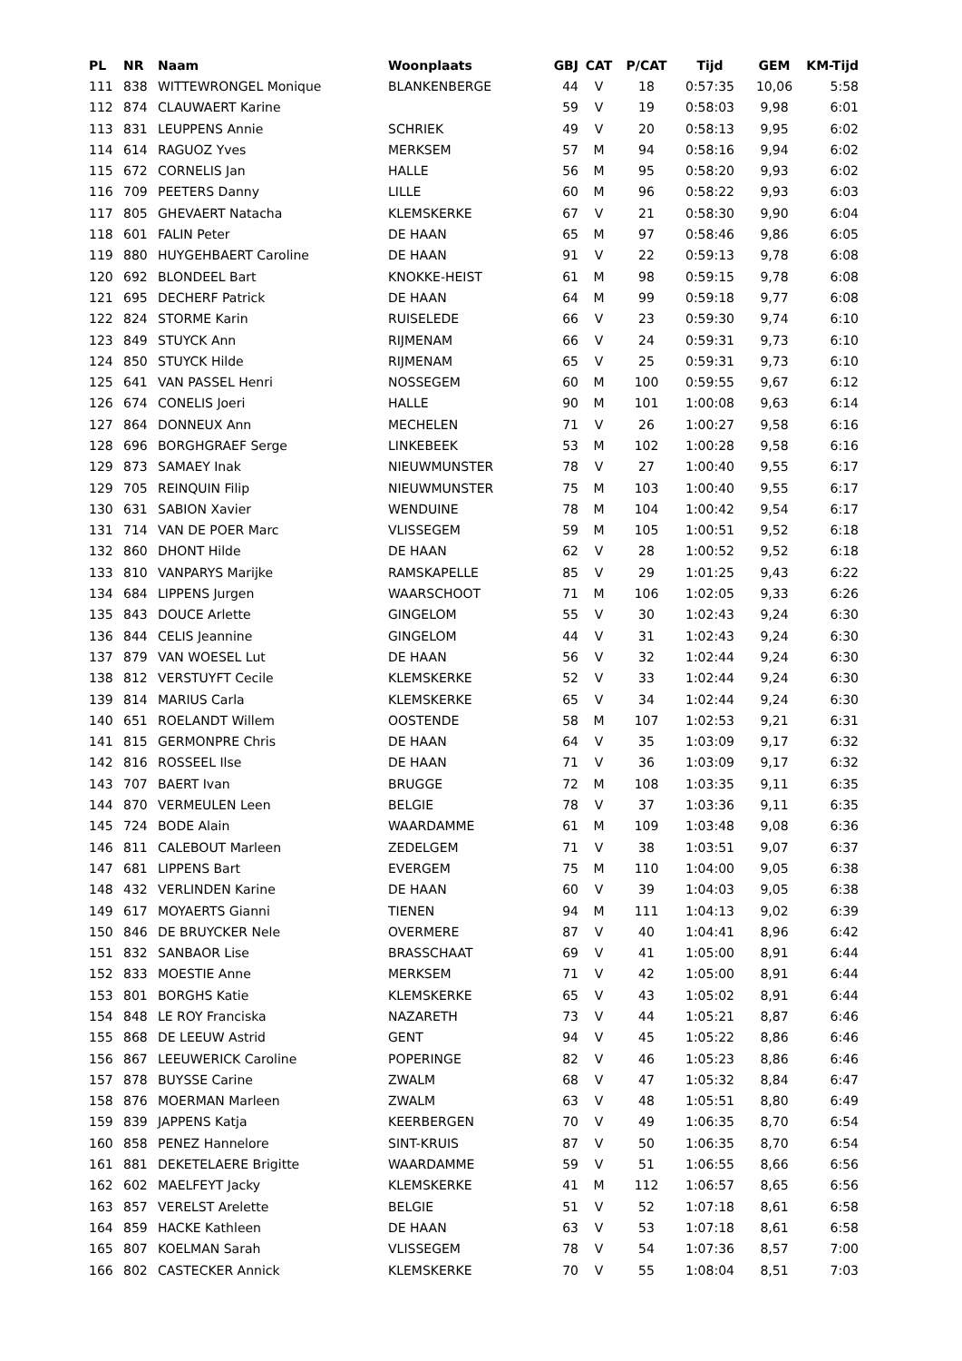| PL | NR | Naam | Woonplaats | GBJ | CAT | P/CAT | Tijd | GEM | KM-Tijd |
| --- | --- | --- | --- | --- | --- | --- | --- | --- | --- |
| 111 | 838 | WITTEWRONGEL Monique | BLANKENBERGE | 44 | V | 18 | 0:57:35 | 10,06 | 5:58 |
| 112 | 874 | CLAUWAERT Karine | | 59 | V | 19 | 0:58:03 | 9,98 | 6:01 |
| 113 | 831 | LEUPPENS Annie | SCHRIEK | 49 | V | 20 | 0:58:13 | 9,95 | 6:02 |
| 114 | 614 | RAGUOZ Yves | MERKSEM | 57 | M | 94 | 0:58:16 | 9,94 | 6:02 |
| 115 | 672 | CORNELIS Jan | HALLE | 56 | M | 95 | 0:58:20 | 9,93 | 6:02 |
| 116 | 709 | PEETERS Danny | LILLE | 60 | M | 96 | 0:58:22 | 9,93 | 6:03 |
| 117 | 805 | GHEVAERT Natacha | KLEMSKERKE | 67 | V | 21 | 0:58:30 | 9,90 | 6:04 |
| 118 | 601 | FALIN Peter | DE HAAN | 65 | M | 97 | 0:58:46 | 9,86 | 6:05 |
| 119 | 880 | HUYGEHBAERT Caroline | DE HAAN | 91 | V | 22 | 0:59:13 | 9,78 | 6:08 |
| 120 | 692 | BLONDEEL Bart | KNOKKE-HEIST | 61 | M | 98 | 0:59:15 | 9,78 | 6:08 |
| 121 | 695 | DECHERF Patrick | DE HAAN | 64 | M | 99 | 0:59:18 | 9,77 | 6:08 |
| 122 | 824 | STORME Karin | RUISELEDE | 66 | V | 23 | 0:59:30 | 9,74 | 6:10 |
| 123 | 849 | STUYCK Ann | RIJMENAM | 66 | V | 24 | 0:59:31 | 9,73 | 6:10 |
| 124 | 850 | STUYCK Hilde | RIJMENAM | 65 | V | 25 | 0:59:31 | 9,73 | 6:10 |
| 125 | 641 | VAN PASSEL Henri | NOSSEGEM | 60 | M | 100 | 0:59:55 | 9,67 | 6:12 |
| 126 | 674 | CONELIS Joeri | HALLE | 90 | M | 101 | 1:00:08 | 9,63 | 6:14 |
| 127 | 864 | DONNEUX Ann | MECHELEN | 71 | V | 26 | 1:00:27 | 9,58 | 6:16 |
| 128 | 696 | BORGHGRAEF Serge | LINKEBEEK | 53 | M | 102 | 1:00:28 | 9,58 | 6:16 |
| 129 | 873 | SAMAEY Inak | NIEUWMUNSTER | 78 | V | 27 | 1:00:40 | 9,55 | 6:17 |
| 129 | 705 | REINQUIN Filip | NIEUWMUNSTER | 75 | M | 103 | 1:00:40 | 9,55 | 6:17 |
| 130 | 631 | SABION Xavier | WENDUINE | 78 | M | 104 | 1:00:42 | 9,54 | 6:17 |
| 131 | 714 | VAN DE POER Marc | VLISSEGEM | 59 | M | 105 | 1:00:51 | 9,52 | 6:18 |
| 132 | 860 | DHONT Hilde | DE HAAN | 62 | V | 28 | 1:00:52 | 9,52 | 6:18 |
| 133 | 810 | VANPARYS Marijke | RAMSKAPELLE | 85 | V | 29 | 1:01:25 | 9,43 | 6:22 |
| 134 | 684 | LIPPENS Jurgen | WAARSCHOOT | 71 | M | 106 | 1:02:05 | 9,33 | 6:26 |
| 135 | 843 | DOUCE Arlette | GINGELOM | 55 | V | 30 | 1:02:43 | 9,24 | 6:30 |
| 136 | 844 | CELIS Jeannine | GINGELOM | 44 | V | 31 | 1:02:43 | 9,24 | 6:30 |
| 137 | 879 | VAN WOESEL Lut | DE HAAN | 56 | V | 32 | 1:02:44 | 9,24 | 6:30 |
| 138 | 812 | VERSTUYFT Cecile | KLEMSKERKE | 52 | V | 33 | 1:02:44 | 9,24 | 6:30 |
| 139 | 814 | MARIUS Carla | KLEMSKERKE | 65 | V | 34 | 1:02:44 | 9,24 | 6:30 |
| 140 | 651 | ROELANDT Willem | OOSTENDE | 58 | M | 107 | 1:02:53 | 9,21 | 6:31 |
| 141 | 815 | GERMONPRE Chris | DE HAAN | 64 | V | 35 | 1:03:09 | 9,17 | 6:32 |
| 142 | 816 | ROSSEEL Ilse | DE HAAN | 71 | V | 36 | 1:03:09 | 9,17 | 6:32 |
| 143 | 707 | BAERT Ivan | BRUGGE | 72 | M | 108 | 1:03:35 | 9,11 | 6:35 |
| 144 | 870 | VERMEULEN Leen | BELGIE | 78 | V | 37 | 1:03:36 | 9,11 | 6:35 |
| 145 | 724 | BODE Alain | WAARDAMME | 61 | M | 109 | 1:03:48 | 9,08 | 6:36 |
| 146 | 811 | CALEBOUT Marleen | ZEDELGEM | 71 | V | 38 | 1:03:51 | 9,07 | 6:37 |
| 147 | 681 | LIPPENS Bart | EVERGEM | 75 | M | 110 | 1:04:00 | 9,05 | 6:38 |
| 148 | 432 | VERLINDEN Karine | DE HAAN | 60 | V | 39 | 1:04:03 | 9,05 | 6:38 |
| 149 | 617 | MOYAERTS Gianni | TIENEN | 94 | M | 111 | 1:04:13 | 9,02 | 6:39 |
| 150 | 846 | DE BRUYCKER Nele | OVERMERE | 87 | V | 40 | 1:04:41 | 8,96 | 6:42 |
| 151 | 832 | SANBAOR Lise | BRASSCHAAT | 69 | V | 41 | 1:05:00 | 8,91 | 6:44 |
| 152 | 833 | MOESTIE Anne | MERKSEM | 71 | V | 42 | 1:05:00 | 8,91 | 6:44 |
| 153 | 801 | BORGHS Katie | KLEMSKERKE | 65 | V | 43 | 1:05:02 | 8,91 | 6:44 |
| 154 | 848 | LE ROY Franciska | NAZARETH | 73 | V | 44 | 1:05:21 | 8,87 | 6:46 |
| 155 | 868 | DE LEEUW Astrid | GENT | 94 | V | 45 | 1:05:22 | 8,86 | 6:46 |
| 156 | 867 | LEEUWERICK Caroline | POPERINGE | 82 | V | 46 | 1:05:23 | 8,86 | 6:46 |
| 157 | 878 | BUYSSE Carine | ZWALM | 68 | V | 47 | 1:05:32 | 8,84 | 6:47 |
| 158 | 876 | MOERMAN Marleen | ZWALM | 63 | V | 48 | 1:05:51 | 8,80 | 6:49 |
| 159 | 839 | JAPPENS Katja | KEERBERGEN | 70 | V | 49 | 1:06:35 | 8,70 | 6:54 |
| 160 | 858 | PENEZ Hannelore | SINT-KRUIS | 87 | V | 50 | 1:06:35 | 8,70 | 6:54 |
| 161 | 881 | DEKETELAERE Brigitte | WAARDAMME | 59 | V | 51 | 1:06:55 | 8,66 | 6:56 |
| 162 | 602 | MAELFEYT Jacky | KLEMSKERKE | 41 | M | 112 | 1:06:57 | 8,65 | 6:56 |
| 163 | 857 | VERELST Arelette | BELGIE | 51 | V | 52 | 1:07:18 | 8,61 | 6:58 |
| 164 | 859 | HACKE Kathleen | DE HAAN | 63 | V | 53 | 1:07:18 | 8,61 | 6:58 |
| 165 | 807 | KOELMAN Sarah | VLISSEGEM | 78 | V | 54 | 1:07:36 | 8,57 | 7:00 |
| 166 | 802 | CASTECKER Annick | KLEMSKERKE | 70 | V | 55 | 1:08:04 | 8,51 | 7:03 |